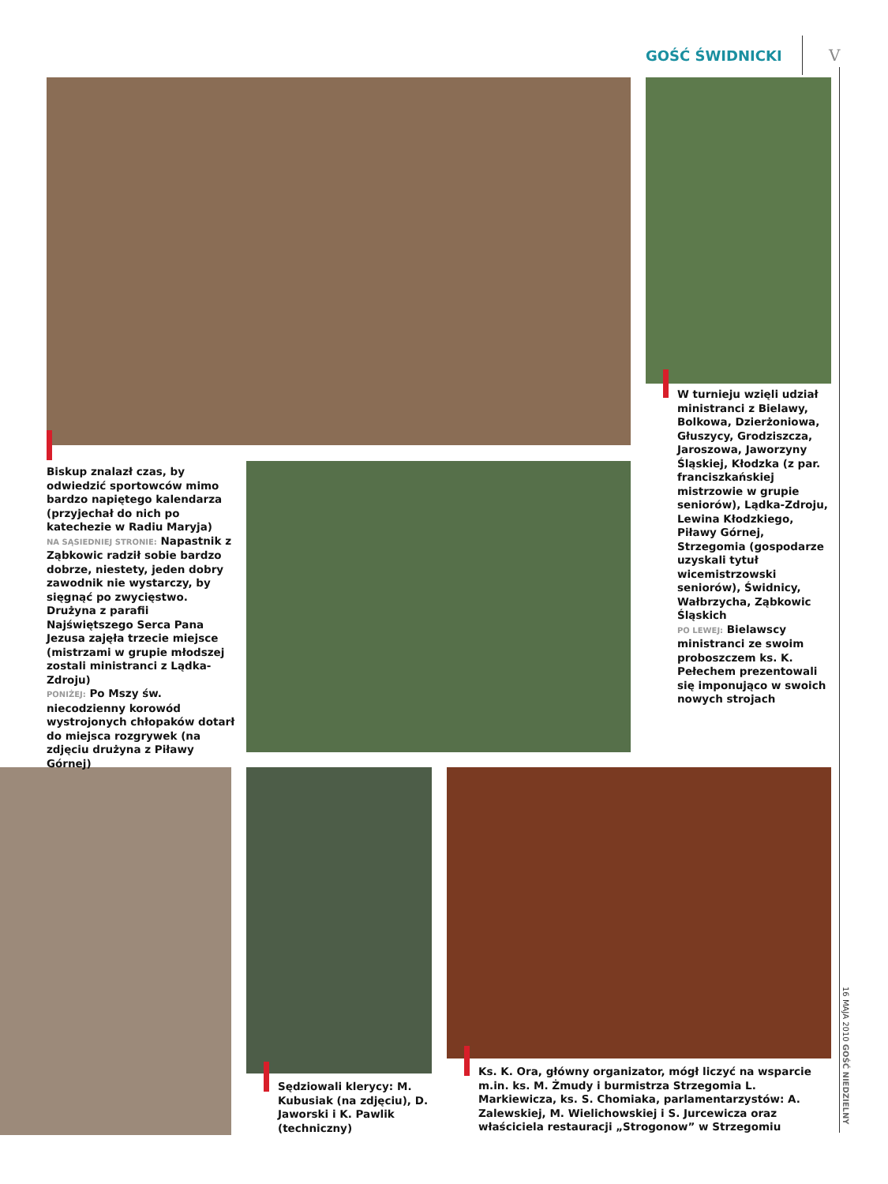GOŚĆ ŚWIDNICKI V
Biskup znalazł czas, by odwiedzić sportowców mimo bardzo napiętego kalendarza (przyjechał do nich po katechezie w Radiu Maryja)
NA SĄSIEDNIEJ STRONIE: Napastnik z Ząbkowic radził sobie bardzo dobrze, niestety, jeden dobry zawodnik nie wystarczy, by sięgnąć po zwycięstwo. Drużyna z parafii Najświętszego Serca Pana Jezusa zajęła trzecie miejsce (mistrzami w grupie młodszej zostali ministranci z Lądka-Zdroju)
PONIŻEJ: Po Mszy św. niecodzienny korowód wystrojonych chłopaków dotarł do miejsca rozgrywek (na zdjęciu drużyna z Piławy Górnej)
W turnieju wzięli udział ministranci z Bielawy, Bolkowa, Dzierżoniowa, Głuszycy, Grodziszcza, Jaroszowa, Jaworzyny Śląskiej, Kłodzka (z par. franciszkańskiej mistrzowie w grupie seniorów), Lądka-Zdroju, Lewina Kłodzkiego, Piławy Górnej, Strzegomia (gospodarze uzyskali tytuł wicemistrzowski seniorów), Świdnicy, Wałbrzycha, Ząbkowic Śląskich
PO LEWEJ: Bielawscy ministranci ze swoim proboszczem ks. K. Pełechem prezentowali się imponująco w swoich nowych strojach
Sędziowali klerycy: M. Kubusiak (na zdjęciu), D. Jaworski i K. Pawlik (techniczny)
Ks. K. Ora, główny organizator, mógł liczyć na wsparcie m.in. ks. M. Żmudy i burmistrza Strzegomia L. Markiewicza, ks. S. Chomiaka, parlamentarzystów: A. Zalewskiej, M. Wielichowskiej i S. Jurcewicza oraz właściciela restauracji „Strogonow” w Strzegomiu
16 MAJA 2010 GOŚĆ NIEDZIELNY